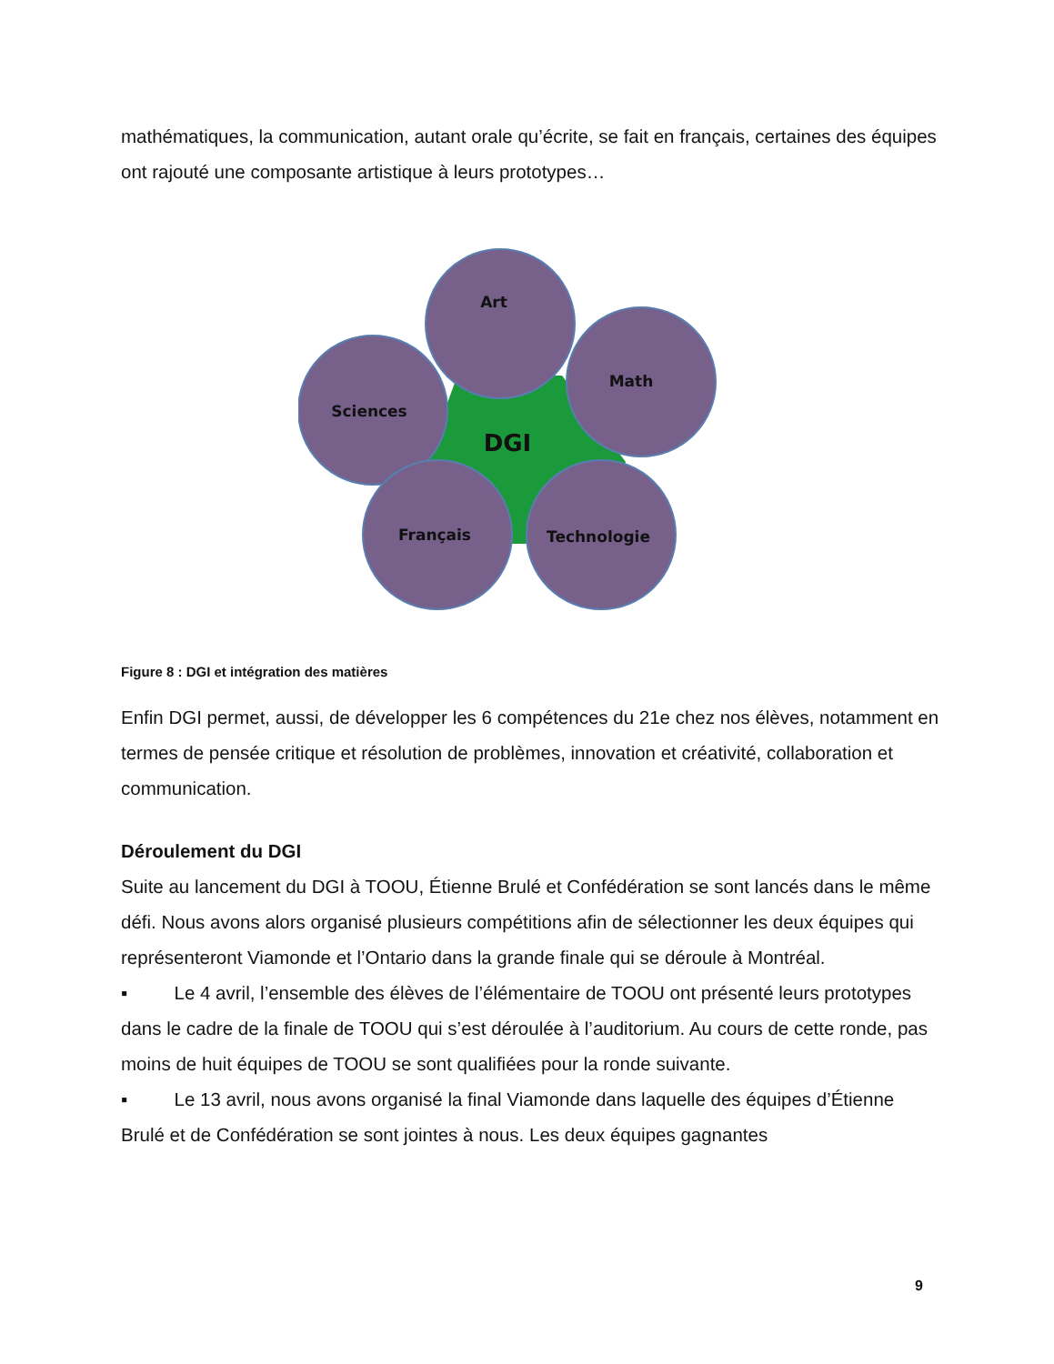mathématiques, la communication, autant orale qu’écrite, se fait en français, certaines des équipes ont rajouté une composante artistique à leurs prototypes…
Art
Math
Sciences
Français
Technologie
DGI
Figure 8 : DGI et intégration des matières
Enfin DGI permet, aussi, de développer les 6 compétences du 21e chez nos élèves, notamment en termes de pensée critique et résolution de problèmes, innovation et créativité, collaboration et communication.
Déroulement du DGI
Suite au lancement du DGI à TOOU, Étienne Brulé et Confédération se sont lancés dans le même défi. Nous avons alors organisé plusieurs compétitions afin de sélectionner les deux équipes qui représenteront Viamonde et l’Ontario dans la grande finale qui se déroule à Montréal.
▪ Le 4 avril, l’ensemble des élèves de l’élémentaire de TOOU ont présenté leurs prototypes dans le cadre de la finale de TOOU qui s’est déroulée à l’auditorium. Au cours de cette ronde, pas moins de huit équipes de TOOU se sont qualifiées pour la ronde suivante.
▪ Le 13 avril, nous avons organisé la final Viamonde dans laquelle des équipes d’Étienne Brulé et de Confédération se sont jointes à nous. Les deux équipes gagnantes
9